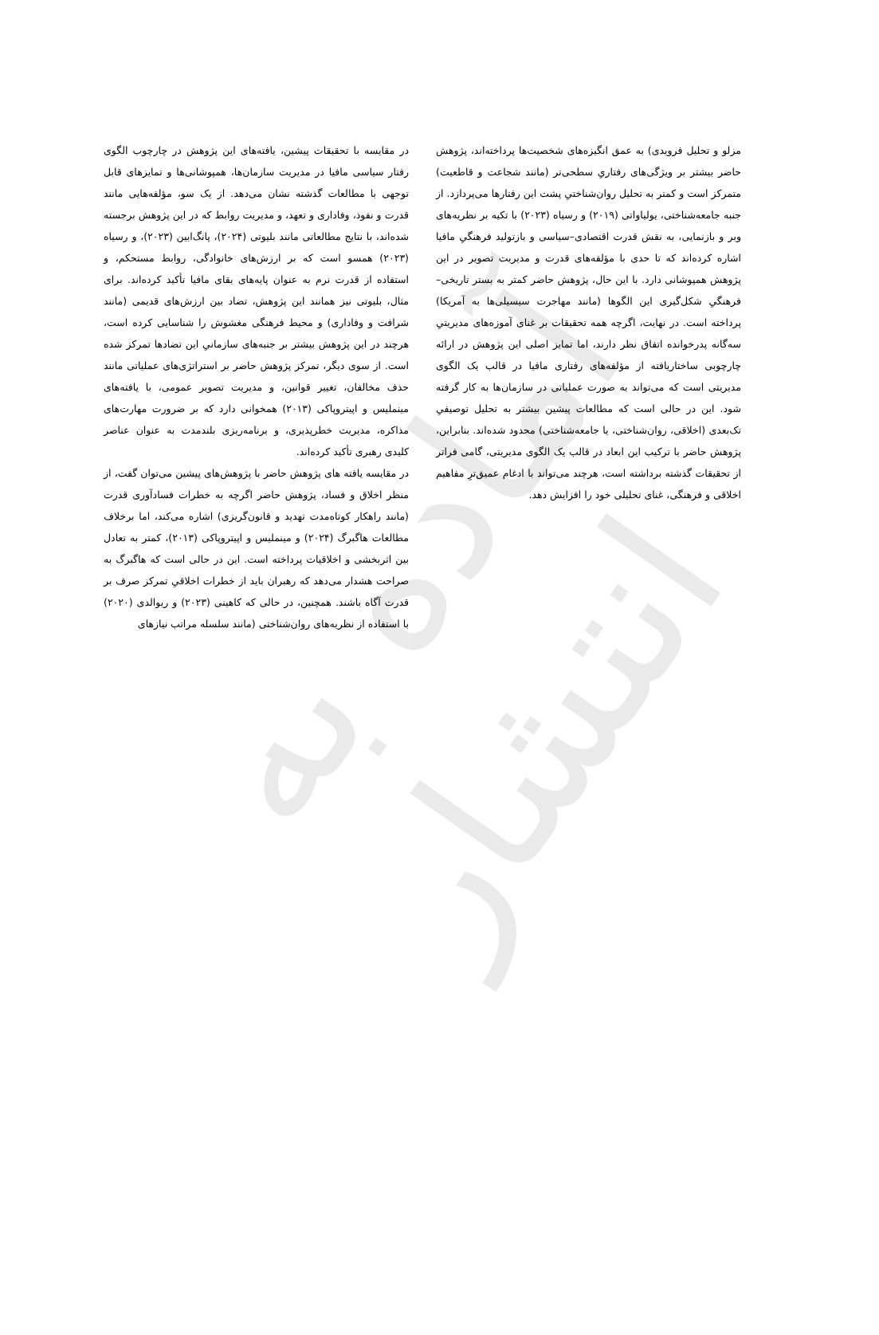آماده به انتشار
در مقایسه با تحقیقات پیشین، یافته‌های این پژوهش در چارچوب الگوی رفتار سیاسی مافیا در مدیریت سازمان‌ها، همپوشانی‌ها و تمایزهای قابل توجهی با مطالعات گذشته نشان می‌دهد. از یک سو، مؤلفه‌هایی مانند قدرت و نفوذ، وفاداری و تعهد، و مدیریت روابط که در این پژوهش برجسته شده‌اند، با نتایج مطالعاتی مانند بلیوتی (۲۰۲۴)، پانگ‌ابین (۲۰۲۳)، و رسیاه (۲۰۲۳) همسو است که بر ارزش‌های خانوادگی، روابط مستحکم، و استفاده از قدرت نرم به عنوان پایه‌های بقای مافیا تأکید کرده‌اند. برای مثال، بلیوتی نیز همانند این پژوهش، تضاد بین ارزش‌های قدیمی (مانند شرافت و وفاداری) و محیط فرهنگی مغشوش را شناسایی کرده است، هرچند در این پژوهش بیشتر بر جنبه‌های سازمانیِ این تضادها تمرکز شده است. از سوی دیگر، تمرکز پژوهش حاضر بر استراتژی‌های عملیاتی مانند حذف مخالفان، تغییر قوانین، و مدیریت تصویر عمومی، با یافته‌های مینملیس و اپیتروپاکی (۲۰۱۳) همخوانی دارد که بر ضرورت مهارت‌های مذاکره، مدیریت خطرپذیری، و برنامه‌ریزی بلندمدت به عنوان عناصر کلیدی رهبری تأکید کرده‌اند.
در مقایسه یافته های پژوهش حاضر با پژوهش‌های پیشین می‌توان گفت، از منظر اخلاق و فساد، پژوهش حاضر اگرچه به خطرات فسادآوری قدرت (مانند راهکار کوتاه‌مدت تهدید و قانون‌گریزی) اشاره می‌کند، اما برخلاف مطالعات هاگبرگ (۲۰۲۴) و مینملیس و اپیتروپاکی (۲۰۱۳)، کمتر به تعادل بین اثربخشی و اخلاقیات پرداخته است. این در حالی است که هاگبرگ به صراحت هشدار می‌دهد که رهبران باید از خطرات اخلاقیِ تمرکز صرف بر قدرت آگاه باشند. همچنین، در حالی که کاهینی (۲۰۲۳) و ریوالدی (۲۰۲۰) با استفاده از نظریه‌های روان‌شناختی (مانند سلسله مراتب نیازهای
مزلو و تحلیل فرویدی) به عمق انگیزه‌های شخصیت‌ها پرداخته‌اند، پژوهش حاضر بیشتر بر ویژگی‌های رفتاریِ سطحی‌تر (مانند شجاعت و قاطعیت) متمرکز است و کمتر به تحلیل روان‌شناختیِ پشت این رفتارها می‌پردازد. از جنبه جامعه‌شناختی، یولیاواتی (۲۰۱۹) و رسیاه (۲۰۲۳) با تکیه بر نظریه‌های وبر و بازنمایی، به نقش قدرت اقتصادی–سیاسی و بازتولید فرهنگیِ مافیا اشاره کرده‌اند که تا حدی با مؤلفه‌های قدرت و مدیریت تصویر در این پژوهش همپوشانی دارد. با این حال، پژوهش حاضر کمتر به بستر تاریخی–فرهنگیِ شکل‌گیری این الگوها (مانند مهاجرت سیسیلی‌ها به آمریکا) پرداخته است. در نهایت، اگرچه همه تحقیقات بر غنای آموزه‌های مدیریتیِ سه‌گانه پدرخوانده اتفاق نظر دارند، اما تمایز اصلی این پژوهش در ارائه چارچوبی ساختاریافته از مؤلفه‌های رفتاری مافیا در قالب یک الگوی مدیریتی است که می‌تواند به صورت عملیاتی در سازمان‌ها به کار گرفته شود. این در حالی است که مطالعات پیشین بیشتر به تحلیل توصیفیِ تک‌بعدی (اخلاقی، روان‌شناختی، یا جامعه‌شناختی) محدود شده‌اند. بنابراین، پژوهش حاضر با ترکیب این ابعاد در قالب یک الگوی مدیریتی، گامی فراتر از تحقیقات گذشته برداشته است، هرچند می‌تواند با ادغام عمیق‌ترِ مفاهیم اخلاقی و فرهنگی، غنای تحلیلی خود را افزایش دهد.